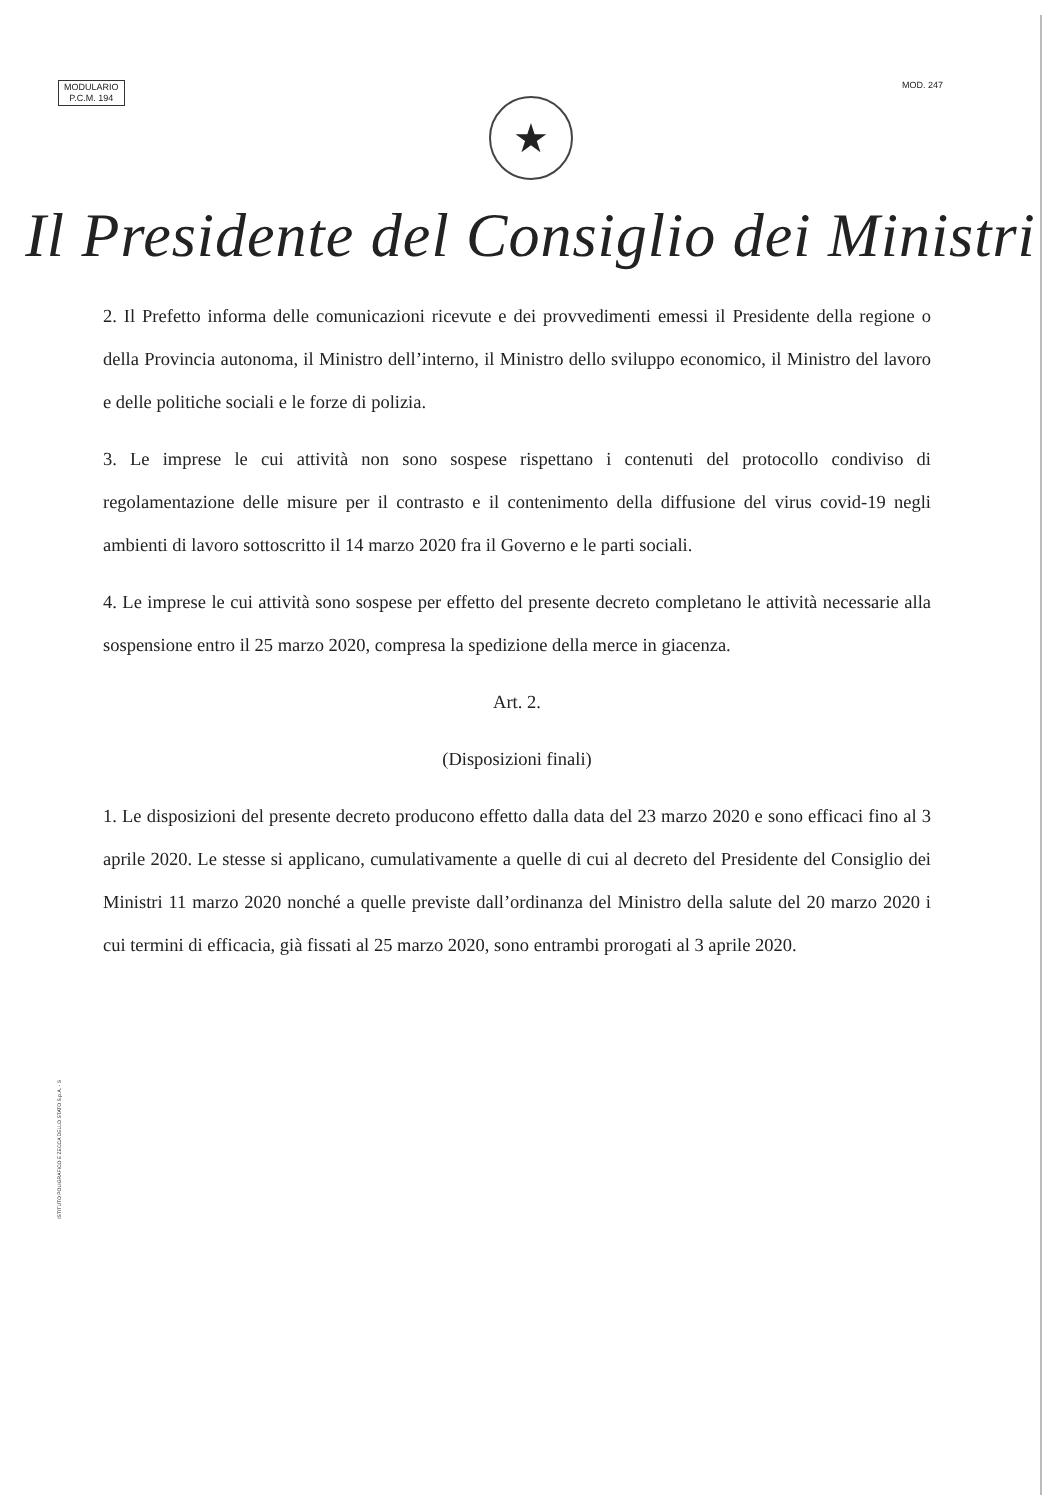MODULARIO
P.C.M. 194
MOD. 247
★
Il Presidente del Consiglio dei Ministri
2. Il Prefetto informa delle comunicazioni ricevute e dei provvedimenti emessi il Presidente della regione o della Provincia autonoma, il Ministro dell’interno, il Ministro dello sviluppo economico, il Ministro del lavoro e delle politiche sociali e le forze di polizia.
3. Le imprese le cui attività non sono sospese rispettano i contenuti del protocollo condiviso di regolamentazione delle misure per il contrasto e il contenimento della diffusione del virus covid-19 negli ambienti di lavoro sottoscritto il 14 marzo 2020 fra il Governo e le parti sociali.
4. Le imprese le cui attività sono sospese per effetto del presente decreto completano le attività necessarie alla sospensione entro il 25 marzo 2020, compresa la spedizione della merce in giacenza.
Art. 2.
(Disposizioni finali)
1. Le disposizioni del presente decreto producono effetto dalla data del 23 marzo 2020 e sono efficaci fino al 3 aprile 2020. Le stesse si applicano, cumulativamente a quelle di cui al decreto del Presidente del Consiglio dei Ministri 11 marzo 2020 nonché a quelle previste dall’ordinanza del Ministro della salute del 20 marzo 2020 i cui termini di efficacia, già fissati al 25 marzo 2020, sono entrambi prorogati al 3 aprile 2020.
ISTITUTO POLIGRAFICO E ZECCA DELLO STATO S.p.A. - S